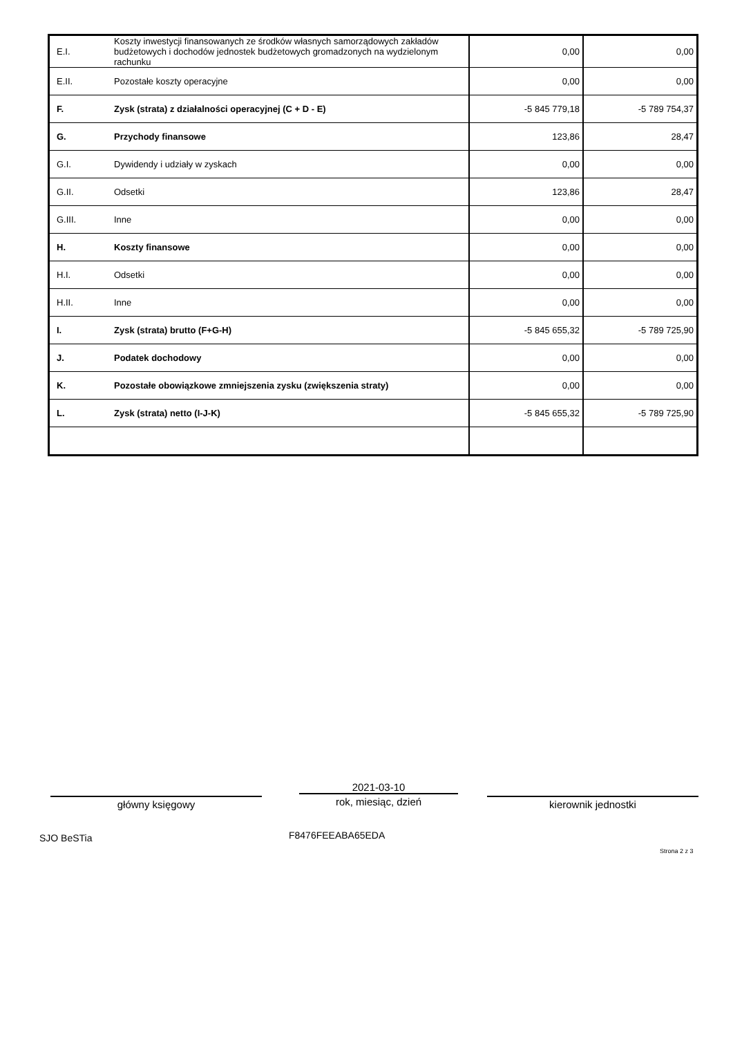| E.I. | Koszty inwestycji finansowanych ze środków własnych samorządowych zakładów budżetowych i dochodów jednostek budżetowych gromadzonych na wydzielonym rachunku | 0,00 | 0,00 |
| E.II. | Pozostałe koszty operacyjne | 0,00 | 0,00 |
| F. | Zysk (strata) z działalności operacyjnej (C + D - E) | -5 845 779,18 | -5 789 754,37 |
| G. | Przychody finansowe | 123,86 | 28,47 |
| G.I. | Dywidendy i udziały w zyskach | 0,00 | 0,00 |
| G.II. | Odsetki | 123,86 | 28,47 |
| G.III. | Inne | 0,00 | 0,00 |
| H. | Koszty finansowe | 0,00 | 0,00 |
| H.I. | Odsetki | 0,00 | 0,00 |
| H.II. | Inne | 0,00 | 0,00 |
| I. | Zysk (strata) brutto (F+G-H) | -5 845 655,32 | -5 789 725,90 |
| J. | Podatek dochodowy | 0,00 | 0,00 |
| K. | Pozostałe obowiązkowe zmniejszenia zysku (zwiększenia straty) | 0,00 | 0,00 |
| L. | Zysk (strata) netto (I-J-K) | -5 845 655,32 | -5 789 725,90 |
główny księgowy
2021-03-10
rok, miesiąc, dzień
kierownik jednostki
SJO BeSTia F8476FEEABA65EDA
Strona 2 z 3